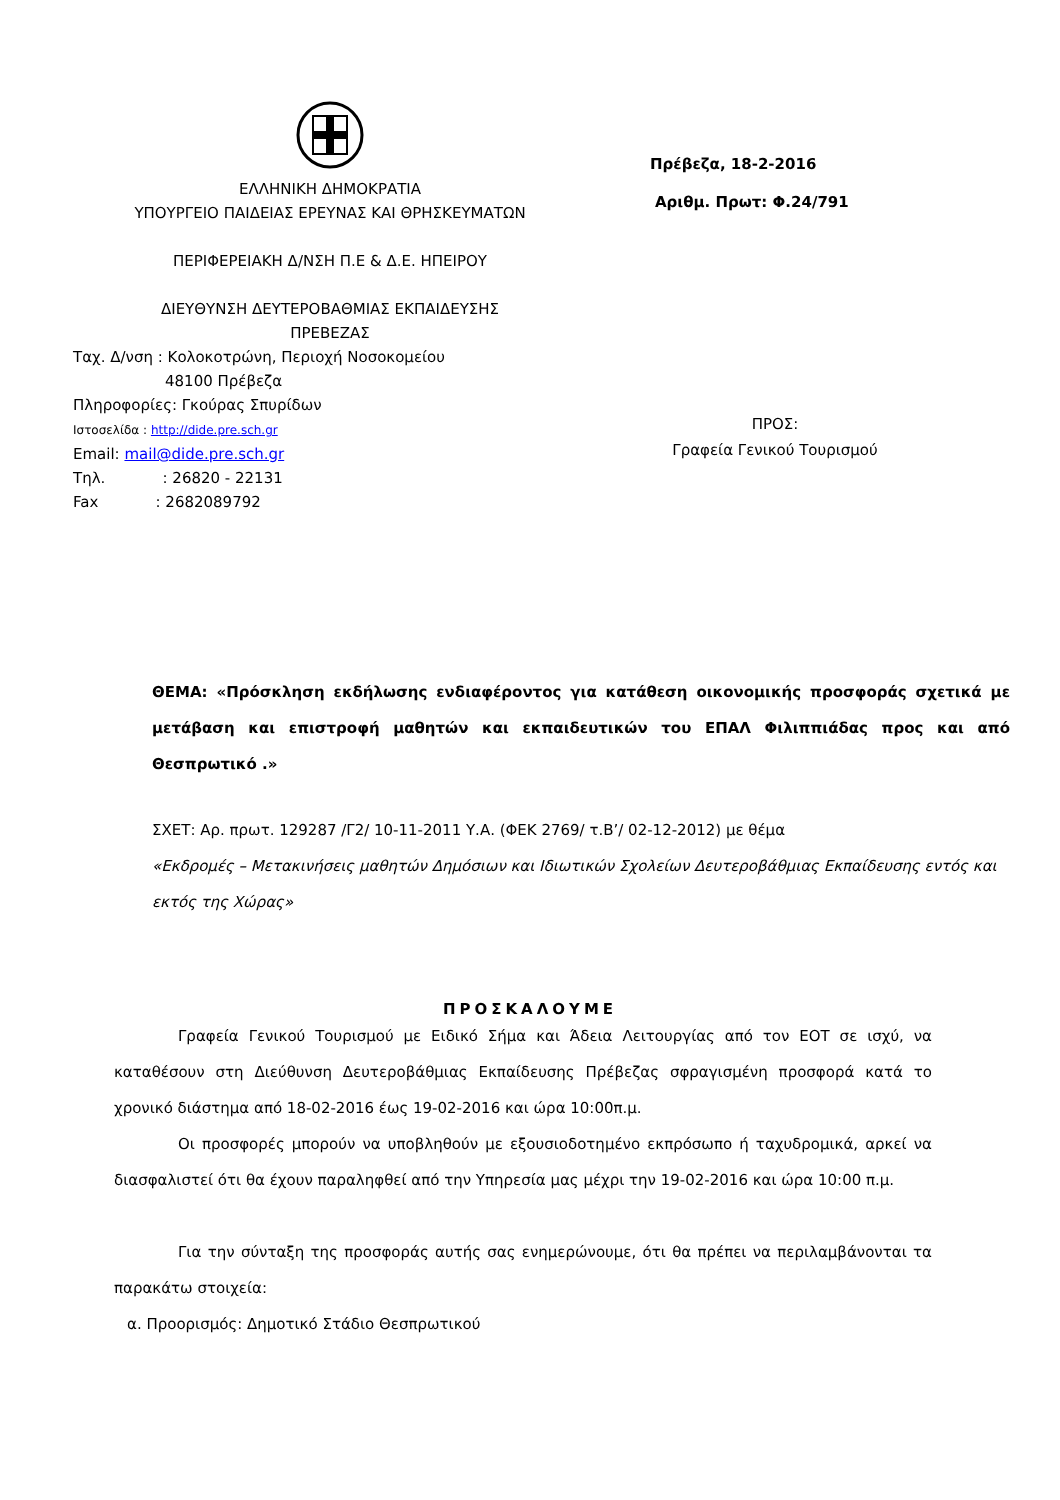ΕΛΛΗΝΙΚΗ ΔΗΜΟΚΡΑΤΙΑ
ΥΠΟΥΡΓΕΙΟ ΠΑΙΔΕΙΑΣ ΕΡΕΥΝΑΣ ΚΑΙ ΘΡΗΣΚΕΥΜΑΤΩΝ
ΠΕΡΙΦΕΡΕΙΑΚΗ Δ/ΝΣΗ Π.Ε & Δ.Ε. ΗΠΕΙΡΟΥ
ΔΙΕΥΘΥΝΣΗ ΔΕΥΤΕΡΟΒΑΘΜΙΑΣ ΕΚΠΑΙΔΕΥΣΗΣ
ΠΡΕΒΕΖΑΣ
Ταχ. Δ/νση : Κολοκοτρώνη, Περιοχή Νοσοκομείου
48100 Πρέβεζα
Πληροφορίες: Γκούρας Σπυρίδων
Ιστοσελίδα : http://dide.pre.sch.gr
Email: mail@dide.pre.sch.gr
Τηλ. : 26820 - 22131
Fax : 2682089792
Πρέβεζα, 18-2-2016
Αριθμ. Πρωτ: Φ.24/791
ΠΡΟΣ:
Γραφεία Γενικού Τουρισμού
ΘΕΜΑ: «Πρόσκληση εκδήλωσης ενδιαφέροντος για κατάθεση οικονομικής προσφοράς σχετικά με μετάβαση και επιστροφή μαθητών και εκπαιδευτικών του ΕΠΑΛ Φιλιππιάδας προς και από Θεσπρωτικό .»
ΣΧΕΤ: Αρ. πρωτ. 129287 /Γ2/ 10-11-2011 Υ.Α. (ΦΕΚ 2769/ τ.Β’/ 02-12-2012) με θέμα
«Εκδρομές – Μετακινήσεις μαθητών Δημόσιων και Ιδιωτικών Σχολείων Δευτεροβάθμιας Εκπαίδευσης εντός και εκτός της Χώρας»
ΠΡΟΣΚΑΛΟΥΜΕ
Γραφεία Γενικού Τουρισμού με Ειδικό Σήμα και Άδεια Λειτουργίας από τον ΕΟΤ σε ισχύ, να καταθέσουν στη Διεύθυνση Δευτεροβάθμιας Εκπαίδευσης Πρέβεζας σφραγισμένη προσφορά κατά το χρονικό διάστημα από 18-02-2016 έως 19-02-2016 και ώρα 10:00π.μ.
Οι προσφορές μπορούν να υποβληθούν με εξουσιοδοτημένο εκπρόσωπο ή ταχυδρομικά, αρκεί να διασφαλιστεί ότι θα έχουν παραληφθεί από την Υπηρεσία μας μέχρι την 19-02-2016 και ώρα 10:00 π.μ.
Για την σύνταξη της προσφοράς αυτής σας ενημερώνουμε, ότι θα πρέπει να περιλαμβάνονται τα παρακάτω στοιχεία:
α. Προορισμός: Δημοτικό Στάδιο Θεσπρωτικού